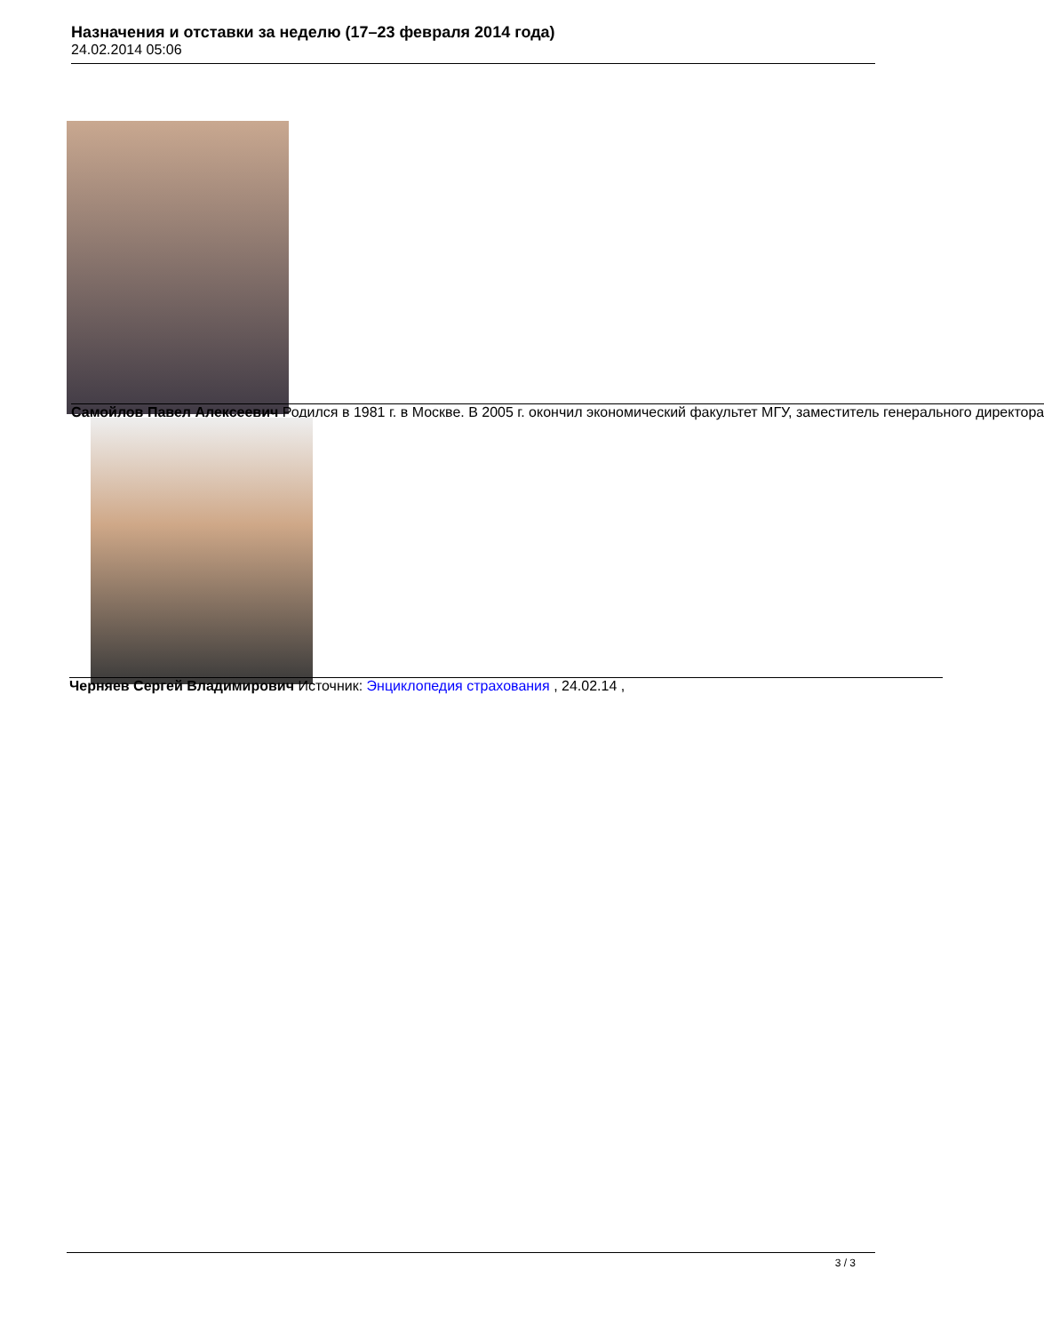Назначения и отставки за неделю (17–23 февраля 2014 года)
24.02.2014 05:06
Самойлов Павел Алексеевич Родился в 1981 г. в Москве. В 2005 г. окончил экономический факультет МГУ, заместитель генерального директора
Черняев Сергей Владимирович Источник: Энциклопедия страхования , 24.02.14 ,
3 / 3